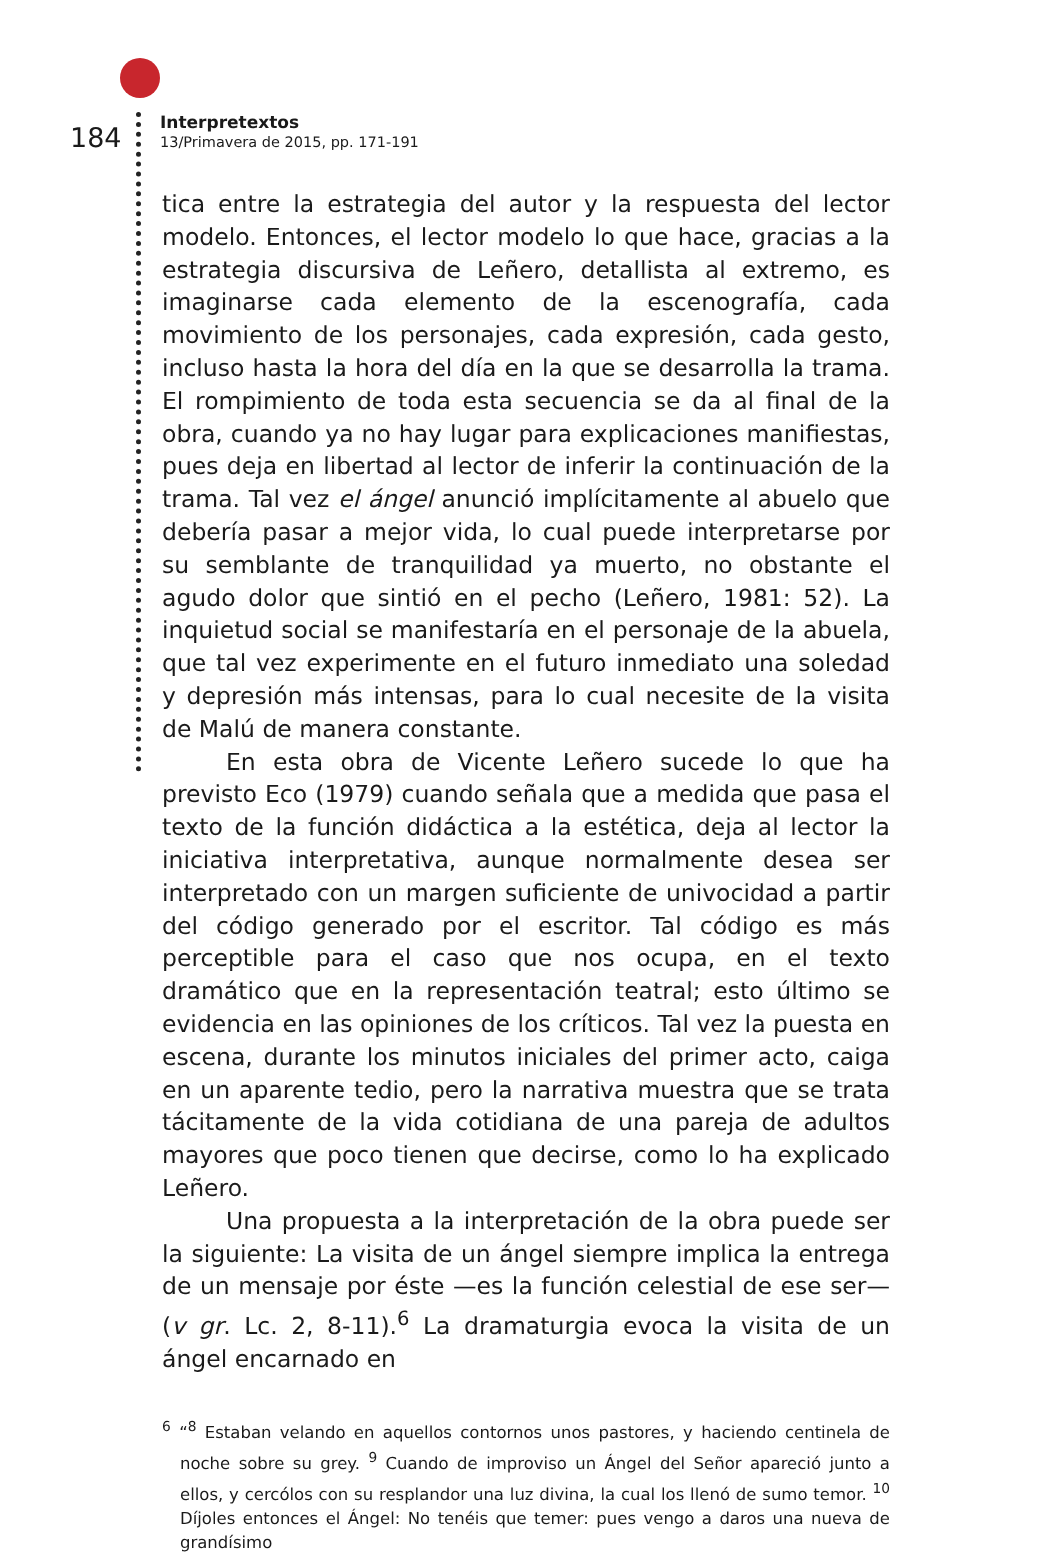184 Interpretextos 13/Primavera de 2015, pp. 171-191
tica entre la estrategia del autor y la respuesta del lector modelo. Entonces, el lector modelo lo que hace, gracias a la estrategia discursiva de Leñero, detallista al extremo, es imaginarse cada elemento de la escenografía, cada movimiento de los personajes, cada expresión, cada gesto, incluso hasta la hora del día en la que se desarrolla la trama. El rompimiento de toda esta secuencia se da al final de la obra, cuando ya no hay lugar para explicaciones manifiestas, pues deja en libertad al lector de inferir la continuación de la trama. Tal vez el ángel anunció implícitamente al abuelo que debería pasar a mejor vida, lo cual puede interpretarse por su semblante de tranquilidad ya muerto, no obstante el agudo dolor que sintió en el pecho (Leñero, 1981: 52). La inquietud social se manifestaría en el personaje de la abuela, que tal vez experimente en el futuro inmediato una soledad y depresión más intensas, para lo cual necesite de la visita de Malú de manera constante.
En esta obra de Vicente Leñero sucede lo que ha previsto Eco (1979) cuando señala que a medida que pasa el texto de la función didáctica a la estética, deja al lector la iniciativa interpretativa, aunque normalmente desea ser interpretado con un margen suficiente de univocidad a partir del código generado por el escritor. Tal código es más perceptible para el caso que nos ocupa, en el texto dramático que en la representación teatral; esto último se evidencia en las opiniones de los críticos. Tal vez la puesta en escena, durante los minutos iniciales del primer acto, caiga en un aparente tedio, pero la narrativa muestra que se trata tácitamente de la vida cotidiana de una pareja de adultos mayores que poco tienen que decirse, como lo ha explicado Leñero.
Una propuesta a la interpretación de la obra puede ser la siguiente: La visita de un ángel siempre implica la entrega de un mensaje por éste —es la función celestial de ese ser— (v gr. Lc. 2, 8-11).<sup>6</sup> La dramaturgia evoca la visita de un ángel encarnado en
<sup>6</sup> “<sup>8</sup> Estaban velando en aquellos contornos unos pastores, y haciendo centinela de noche sobre su grey. <sup>9</sup> Cuando de improviso un Ángel del Señor apareció junto a ellos, y cercólos con su resplandor una luz divina, la cual los llenó de sumo temor. <sup>10</sup> Díjoles entonces el Ángel: No tenéis que temer: pues vengo a daros una nueva de grandísimo